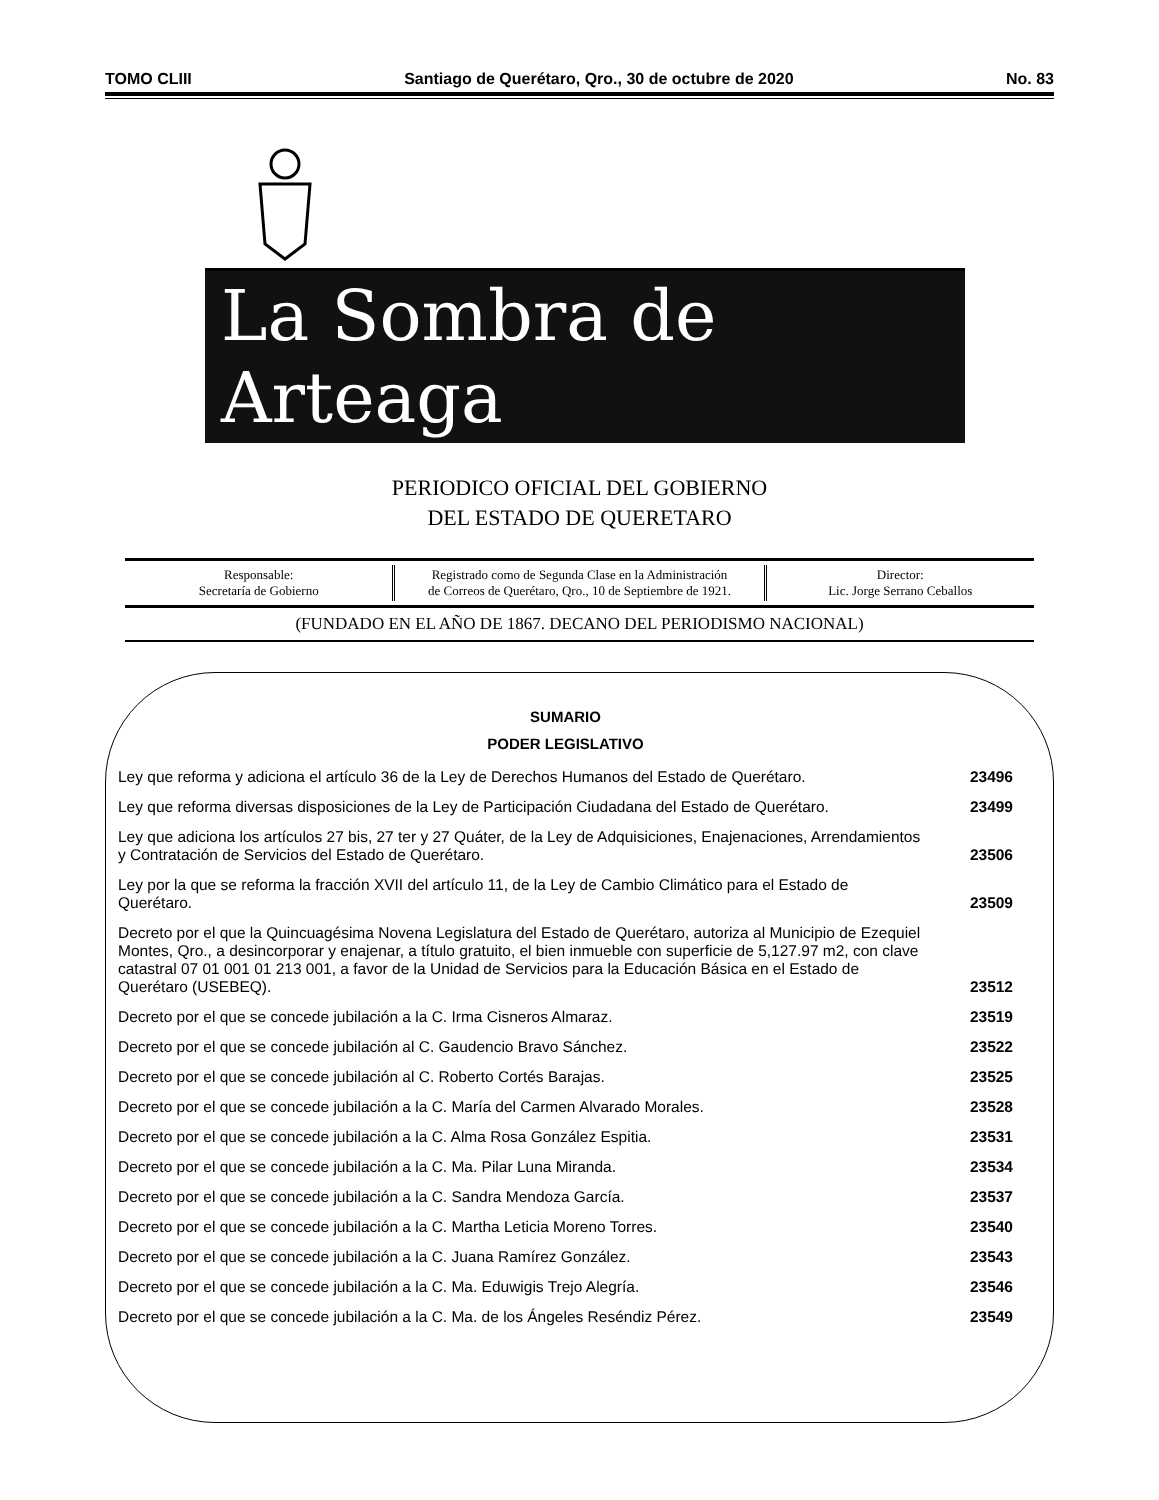TOMO CLIII Santiago de Querétaro, Qro., 30 de octubre de 2020 No. 83
La Sombra de Arteaga
PERIODICO OFICIAL DEL GOBIERNO
DEL ESTADO DE QUERETARO
Responsable:
Secretaría de Gobierno
Registrado como de Segunda Clase en la Administración
de Correos de Querétaro, Qro., 10 de Septiembre de 1921.
Director:
Lic. Jorge Serrano Ceballos
(FUNDADO EN EL AÑO DE 1867. DECANO DEL PERIODISMO NACIONAL)
SUMARIO
PODER LEGISLATIVO
| Ley que reforma y adiciona el artículo 36 de la Ley de Derechos Humanos del Estado de Querétaro. | 23496 |
| Ley que reforma diversas disposiciones de la Ley de Participación Ciudadana del Estado de Querétaro. | 23499 |
| Ley que adiciona los artículos 27 bis, 27 ter y 27 Quáter, de la Ley de Adquisiciones, Enajenaciones, Arrendamientos y Contratación de Servicios del Estado de Querétaro. | 23506 |
| Ley por la que se reforma la fracción XVII del artículo 11, de la Ley de Cambio Climático para el Estado de Querétaro. | 23509 |
| Decreto por el que la Quincuagésima Novena Legislatura del Estado de Querétaro, autoriza al Municipio de Ezequiel Montes, Qro., a desincorporar y enajenar, a título gratuito, el bien inmueble con superficie de 5,127.97 m2, con clave catastral 07 01 001 01 213 001, a favor de la Unidad de Servicios para la Educación Básica en el Estado de Querétaro (USEBEQ). | 23512 |
| Decreto por el que se concede jubilación a la C. Irma Cisneros Almaraz. | 23519 |
| Decreto por el que se concede jubilación al C. Gaudencio Bravo Sánchez. | 23522 |
| Decreto por el que se concede jubilación al C. Roberto Cortés Barajas. | 23525 |
| Decreto por el que se concede jubilación a la C. María del Carmen Alvarado Morales. | 23528 |
| Decreto por el que se concede jubilación a la C. Alma Rosa González Espitia. | 23531 |
| Decreto por el que se concede jubilación a la C. Ma. Pilar Luna Miranda. | 23534 |
| Decreto por el que se concede jubilación a la C. Sandra Mendoza García. | 23537 |
| Decreto por el que se concede jubilación a la C. Martha Leticia Moreno Torres. | 23540 |
| Decreto por el que se concede jubilación a la C. Juana Ramírez González. | 23543 |
| Decreto por el que se concede jubilación a la C. Ma. Eduwigis Trejo Alegría. | 23546 |
| Decreto por el que se concede jubilación a la C. Ma. de los Ángeles Reséndiz Pérez. | 23549 |